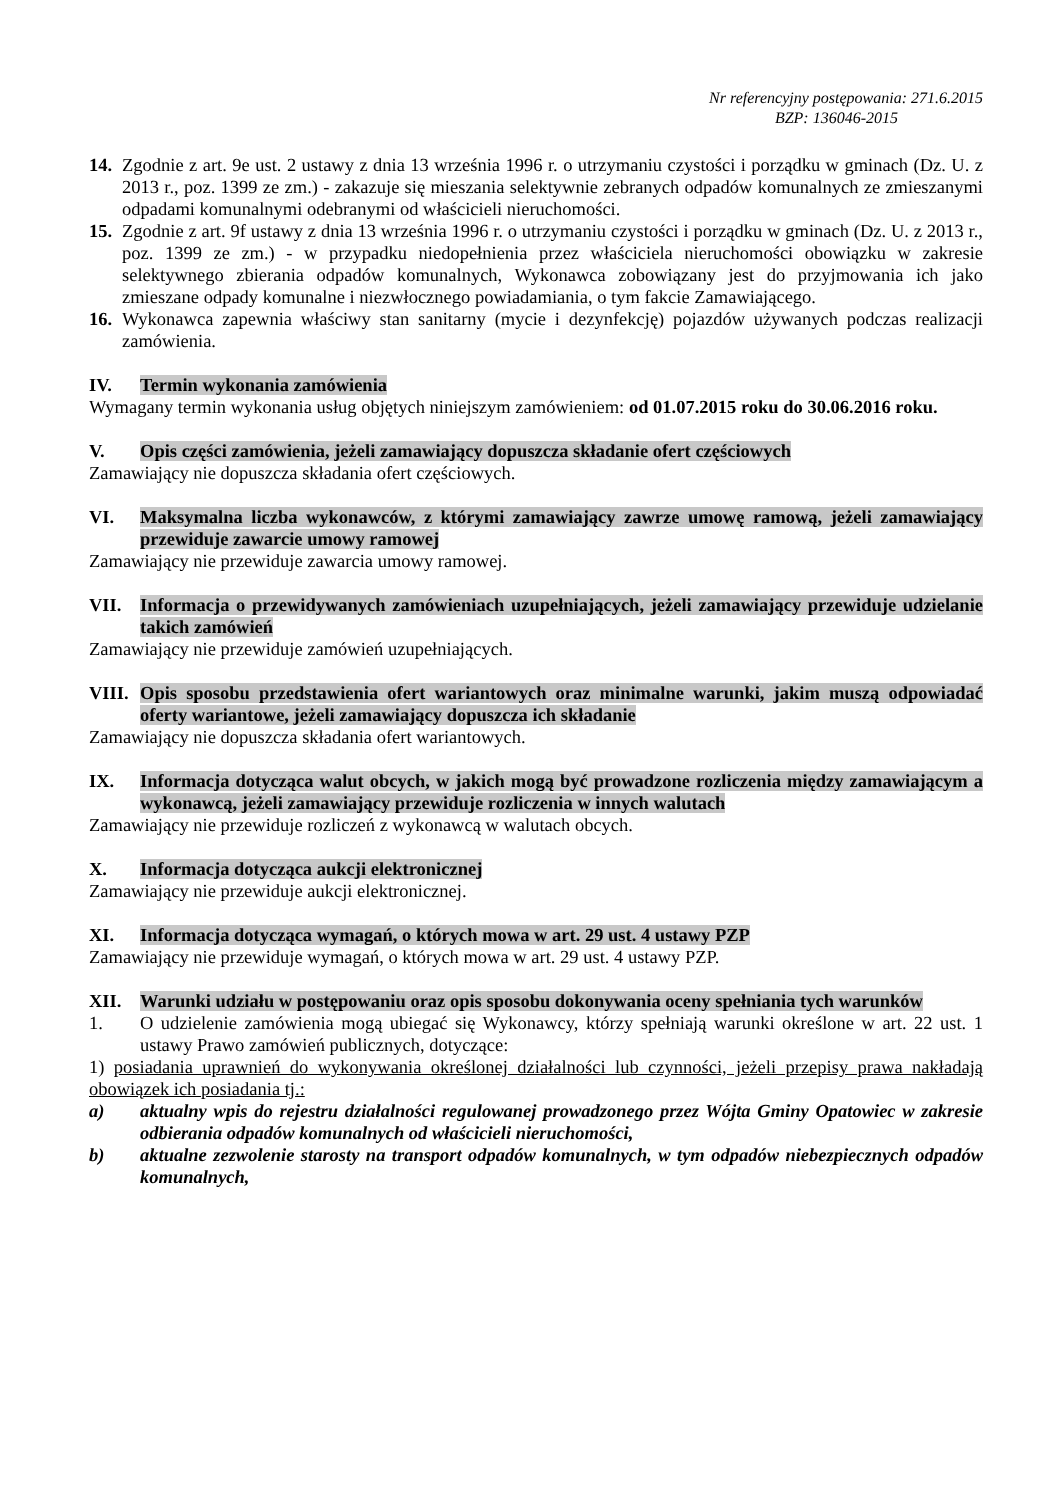Nr referencyjny postępowania: 271.6.2015
BZP: 136046-2015
14. Zgodnie z art. 9e ust. 2 ustawy z dnia 13 września 1996 r. o utrzymaniu czystości i porządku w gminach (Dz. U. z 2013 r., poz. 1399 ze zm.) - zakazuje się mieszania selektywnie zebranych odpadów komunalnych ze zmieszanymi odpadami komunalnymi odebranymi od właścicieli nieruchomości.
15. Zgodnie z art. 9f ustawy z dnia 13 września 1996 r. o utrzymaniu czystości i porządku w gminach (Dz. U. z 2013 r., poz. 1399 ze zm.) - w przypadku niedopełnienia przez właściciela nieruchomości obowiązku w zakresie selektywnego zbierania odpadów komunalnych, Wykonawca zobowiązany jest do przyjmowania ich jako zmieszane odpady komunalne i niezwłocznego powiadamiania, o tym fakcie Zamawiającego.
16. Wykonawca zapewnia właściwy stan sanitarny (mycie i dezynfekcję) pojazdów używanych podczas realizacji zamówienia.
IV. Termin wykonania zamówienia
Wymagany termin wykonania usług objętych niniejszym zamówieniem: od 01.07.2015 roku do 30.06.2016 roku.
V. Opis części zamówienia, jeżeli zamawiający dopuszcza składanie ofert częściowych
Zamawiający nie dopuszcza składania ofert częściowych.
VI. Maksymalna liczba wykonawców, z którymi zamawiający zawrze umowę ramową, jeżeli zamawiający przewiduje zawarcie umowy ramowej
Zamawiający nie przewiduje zawarcia umowy ramowej.
VII. Informacja o przewidywanych zamówieniach uzupełniających, jeżeli zamawiający przewiduje udzielanie takich zamówień
Zamawiający nie przewiduje zamówień uzupełniających.
VIII. Opis sposobu przedstawienia ofert wariantowych oraz minimalne warunki, jakim muszą odpowiadać oferty wariantowe, jeżeli zamawiający dopuszcza ich składanie
Zamawiający nie dopuszcza składania ofert wariantowych.
IX. Informacja dotycząca walut obcych, w jakich mogą być prowadzone rozliczenia między zamawiającym a wykonawcą, jeżeli zamawiający przewiduje rozliczenia w innych walutach
Zamawiający nie przewiduje rozliczeń z wykonawcą w walutach obcych.
X. Informacja dotycząca aukcji elektronicznej
Zamawiający nie przewiduje aukcji elektronicznej.
XI. Informacja dotycząca wymagań, o których mowa w art. 29 ust. 4 ustawy PZP
Zamawiający nie przewiduje wymagań, o których mowa w art. 29 ust. 4 ustawy PZP.
XII. Warunki udziału w postępowaniu oraz opis sposobu dokonywania oceny spełniania tych warunków
1. O udzielenie zamówienia mogą ubiegać się Wykonawcy, którzy spełniają warunki określone w art. 22 ust. 1 ustawy Prawo zamówień publicznych, dotyczące:
1) posiadania uprawnień do wykonywania określonej działalności lub czynności, jeżeli przepisy prawa nakładają obowiązek ich posiadania tj.:
a) aktualny wpis do rejestru działalności regulowanej prowadzonego przez Wójta Gminy Opatowiec w zakresie odbierania odpadów komunalnych od właścicieli nieruchomości,
b) aktualne zezwolenie starosty na transport odpadów komunalnych, w tym odpadów niebezpiecznych odpadów komunalnych,